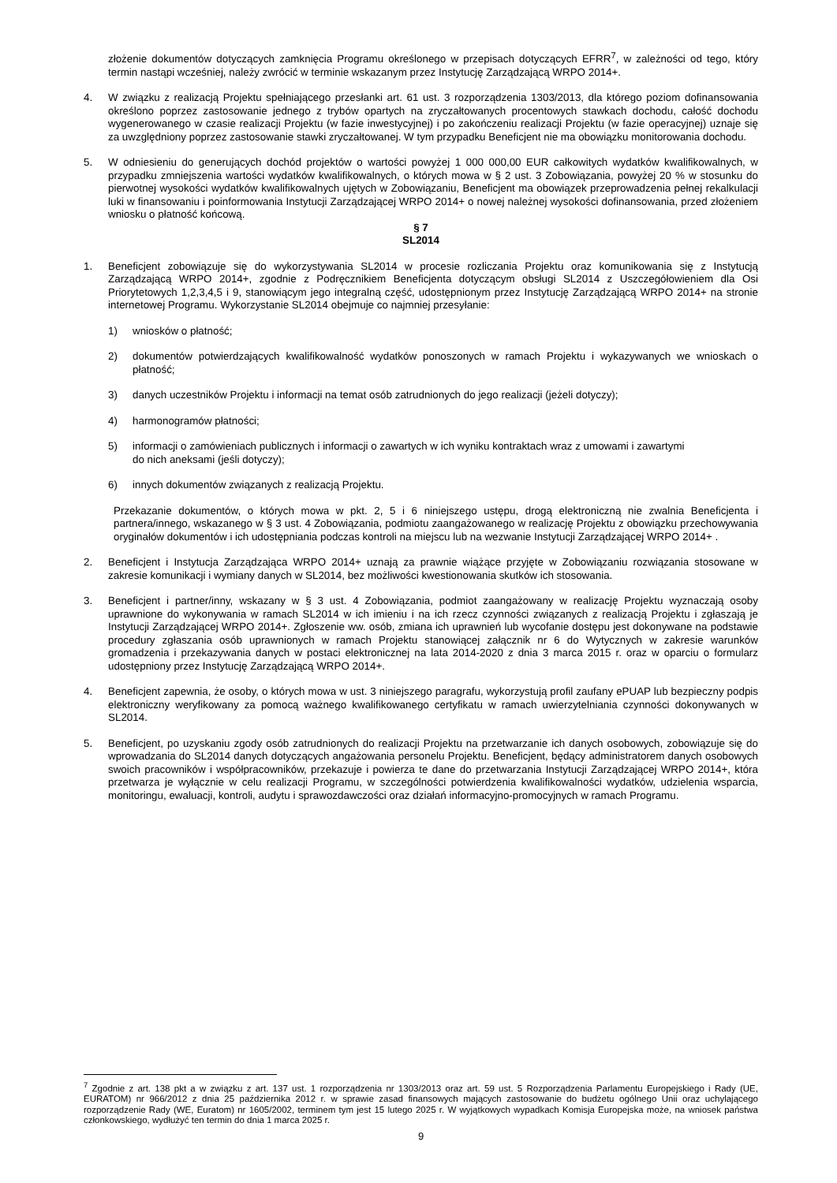złożenie dokumentów dotyczących zamknięcia Programu określonego w przepisach dotyczących EFRR<sup>7</sup>, w zależności od tego, który termin nastąpi wcześniej, należy zwrócić w terminie wskazanym przez Instytucję Zarządzającą WRPO 2014+.
4. W związku z realizacją Projektu spełniającego przesłanki art. 61 ust. 3 rozporządzenia 1303/2013, dla którego poziom dofinansowania określono poprzez zastosowanie jednego z trybów opartych na zryczałtowanych procentowych stawkach dochodu, całość dochodu wygenerowanego w czasie realizacji Projektu (w fazie inwestycyjnej) i po zakończeniu realizacji Projektu (w fazie operacyjnej) uznaje się za uwzględniony poprzez zastosowanie stawki zryczałtowanej. W tym przypadku Beneficjent nie ma obowiązku monitorowania dochodu.
5. W odniesieniu do generujących dochód projektów o wartości powyżej 1 000 000,00 EUR całkowitych wydatków kwalifikowalnych, w przypadku zmniejszenia wartości wydatków kwalifikowalnych, o których mowa w § 2 ust. 3 Zobowiązania, powyżej 20 % w stosunku do pierwotnej wysokości wydatków kwalifikowalnych ujętych w Zobowiązaniu, Beneficjent ma obowiązek przeprowadzenia pełnej rekalkulacji luki w finansowaniu i poinformowania Instytucji Zarządzającej WRPO 2014+ o nowej należnej wysokości dofinansowania, przed złożeniem wniosku o płatność końcową.
§ 7
SL2014
1. Beneficjent zobowiązuje się do wykorzystywania SL2014 w procesie rozliczania Projektu oraz komunikowania się z Instytucją Zarządzającą WRPO 2014+, zgodnie z Podręcznikiem Beneficjenta dotyczącym obsługi SL2014 z Uszczegółowieniem dla Osi Priorytetowych 1,2,3,4,5 i 9, stanowiącym jego integralną część, udostępnionym przez Instytucję Zarządzającą WRPO 2014+ na stronie internetowej Programu. Wykorzystanie SL2014 obejmuje co najmniej przesyłanie:
1) wniosków o płatność;
2) dokumentów potwierdzających kwalifikowalność wydatków ponoszonych w ramach Projektu i wykazywanych we wnioskach o płatność;
3) danych uczestników Projektu i informacji na temat osób zatrudnionych do jego realizacji (jeżeli dotyczy);
4) harmonogramów płatności;
5) informacji o zamówieniach publicznych i informacji o zawartych w ich wyniku kontraktach wraz z umowami i zawartymi
do nich aneksami (jeśli dotyczy);
6) innych dokumentów związanych z realizacją Projektu.
Przekazanie dokumentów, o których mowa w pkt. 2, 5 i 6 niniejszego ustępu, drogą elektroniczną nie zwalnia Beneficjenta i partnera/innego, wskazanego w § 3 ust. 4 Zobowiązania, podmiotu zaangażowanego w realizację Projektu z obowiązku przechowywania oryginałów dokumentów i ich udostępniania podczas kontroli na miejscu lub na wezwanie Instytucji Zarządzającej WRPO 2014+ .
2. Beneficjent i Instytucja Zarządzająca WRPO 2014+ uznają za prawnie wiążące przyjęte w Zobowiązaniu rozwiązania stosowane w zakresie komunikacji i wymiany danych w SL2014, bez możliwości kwestionowania skutków ich stosowania.
3. Beneficjent i partner/inny, wskazany w § 3 ust. 4 Zobowiązania, podmiot zaangażowany w realizację Projektu wyznaczają osoby uprawnione do wykonywania w ramach SL2014 w ich imieniu i na ich rzecz czynności związanych z realizacją Projektu i zgłaszają je Instytucji Zarządzającej WRPO 2014+. Zgłoszenie ww. osób, zmiana ich uprawnień lub wycofanie dostępu jest dokonywane na podstawie procedury zgłaszania osób uprawnionych w ramach Projektu stanowiącej załącznik nr 6 do Wytycznych w zakresie warunków gromadzenia i przekazywania danych w postaci elektronicznej na lata 2014-2020 z dnia 3 marca 2015 r. oraz w oparciu o formularz udostępniony przez Instytucję Zarządzającą WRPO 2014+.
4. Beneficjent zapewnia, że osoby, o których mowa w ust. 3 niniejszego paragrafu, wykorzystują profil zaufany ePUAP lub bezpieczny podpis elektroniczny weryfikowany za pomocą ważnego kwalifikowanego certyfikatu w ramach uwierzytelniania czynności dokonywanych w SL2014.
5. Beneficjent, po uzyskaniu zgody osób zatrudnionych do realizacji Projektu na przetwarzanie ich danych osobowych, zobowiązuje się do wprowadzania do SL2014 danych dotyczących angażowania personelu Projektu. Beneficjent, będący administratorem danych osobowych swoich pracowników i współpracowników, przekazuje i powierza te dane do przetwarzania Instytucji Zarządzającej WRPO 2014+, która przetwarza je wyłącznie w celu realizacji Programu, w szczególności potwierdzenia kwalifikowalności wydatków, udzielenia wsparcia, monitoringu, ewaluacji, kontroli, audytu i sprawozdawczości oraz działań informacyjno-promocyjnych w ramach Programu.
<sup>7</sup> Zgodnie z art. 138 pkt a w związku z art. 137 ust. 1 rozporządzenia nr 1303/2013 oraz art. 59 ust. 5 Rozporządzenia Parlamentu Europejskiego i Rady (UE, EURATOM) nr 966/2012 z dnia 25 października 2012 r. w sprawie zasad finansowych mających zastosowanie do budżetu ogólnego Unii oraz uchylającego rozporządzenie Rady (WE, Euratom) nr 1605/2002, terminem tym jest 15 lutego 2025 r. W wyjątkowych wypadkach Komisja Europejska może, na wniosek państwa członkowskiego, wydłużyć ten termin do dnia 1 marca 2025 r.
9